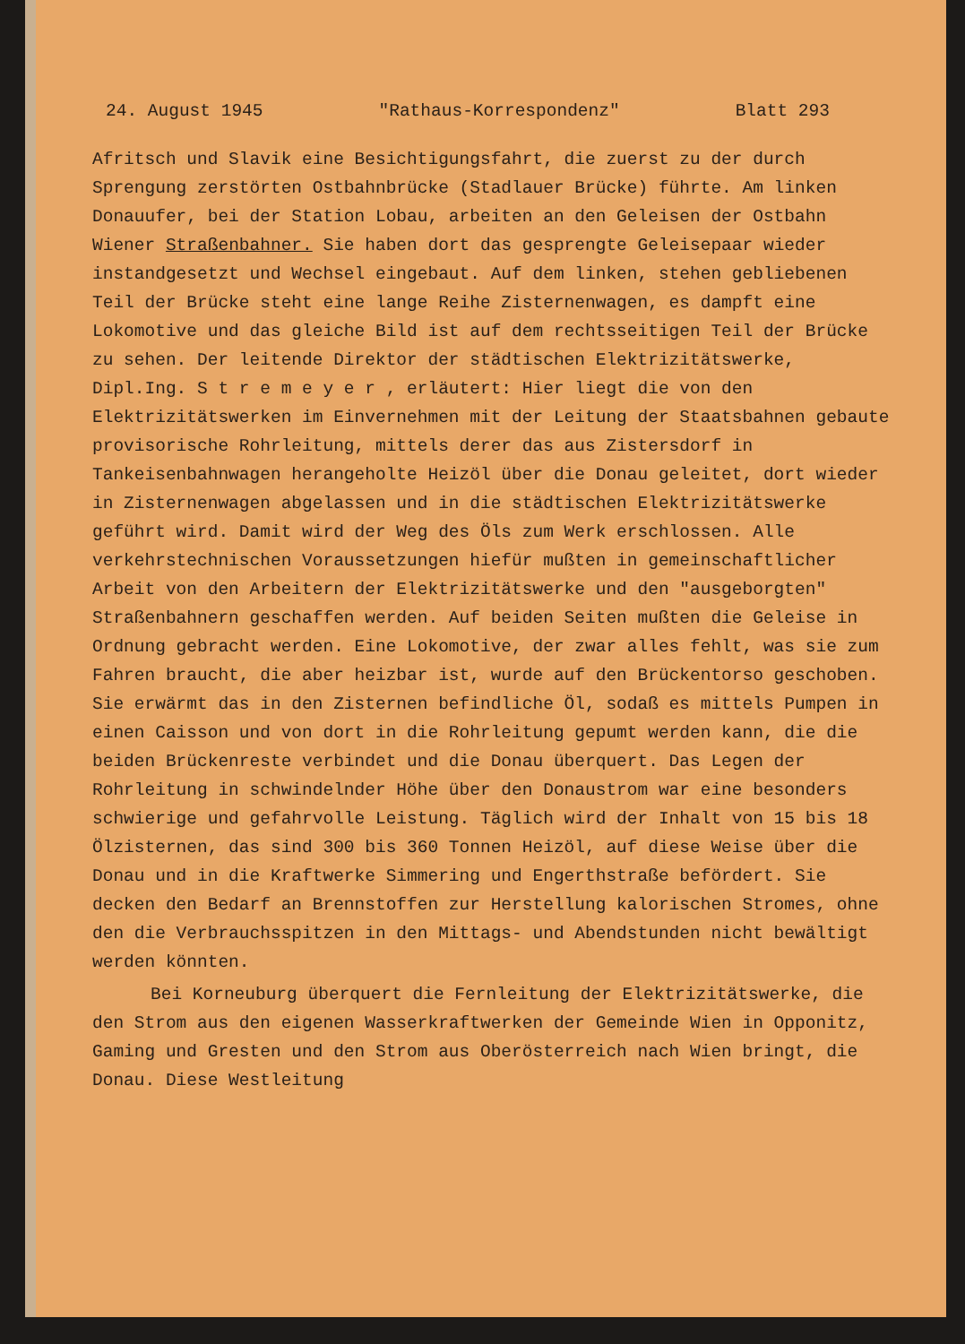24. August 1945 "Rathaus-Korrespondenz" Blatt 293
Afritsch und Slavik eine Besichtigungsfahrt, die zuerst zu der durch Sprengung zerstörten Ostbahnbrücke (Stadlauer Brücke) führte. Am linken Donauufer, bei der Station Lobau, arbeiten an den Geleisen der Ostbahn Wiener Straßenbahner. Sie haben dort das gesprengte Geleisepaar wieder instandgesetzt und Wechsel eingebaut. Auf dem linken, stehen gebliebenen Teil der Brücke steht eine lange Reihe Zisternenwagen, es dampft eine Lokomotive und das gleiche Bild ist auf dem rechtsseitigen Teil der Brücke zu sehen. Der leitende Direktor der städtischen Elektrizitätswerke, Dipl.Ing. S t r e m e y e r , erläutert: Hier liegt die von den Elektrizitätswerken im Einvernehmen mit der Leitung der Staatsbahnen gebaute provisorische Rohrleitung, mittels derer das aus Zistersdorf in Tankeisenbahnwagen herangeholte Heizöl über die Donau geleitet, dort wieder in Zisternenwagen abgelassen und in die städtischen Elektrizitätswerke geführt wird. Damit wird der Weg des Öls zum Werk erschlossen. Alle verkehrstechnischen Voraussetzungen hiefür mußten in gemeinschaftlicher Arbeit von den Arbeitern der Elektrizitätswerke und den "ausgeborgten" Straßenbahnern geschaffen werden. Auf beiden Seiten mußten die Geleise in Ordnung gebracht werden. Eine Lokomotive, der zwar alles fehlt, was sie zum Fahren braucht, die aber heizbar ist, wurde auf den Brückentorso geschoben. Sie erwärmt das in den Zisternen befindliche Öl, sodaß es mittels Pumpen in einen Caisson und von dort in die Rohrleitung gepumt werden kann, die die beiden Brückenreste verbindet und die Donau überquert. Das Legen der Rohrleitung in schwindelnder Höhe über den Donaustrom war eine besonders schwierige und gefahrvolle Leistung. Täglich wird der Inhalt von 15 bis 18 Ölzisternen, das sind 300 bis 360 Tonnen Heizöl, auf diese Weise über die Donau und in die Kraftwerke Simmering und Engerthstraße befördert. Sie decken den Bedarf an Brennstoffen zur Herstellung kalorischen Stromes, ohne den die Verbrauchsspitzen in den Mittags- und Abendstunden nicht bewältigt werden könnten.
Bei Korneuburg überquert die Fernleitung der Elektrizitätswerke, die den Strom aus den eigenen Wasserkraftwerken der Gemeinde Wien in Opponitz, Gaming und Gresten und den Strom aus Oberösterreich nach Wien bringt, die Donau. Diese Westleitung